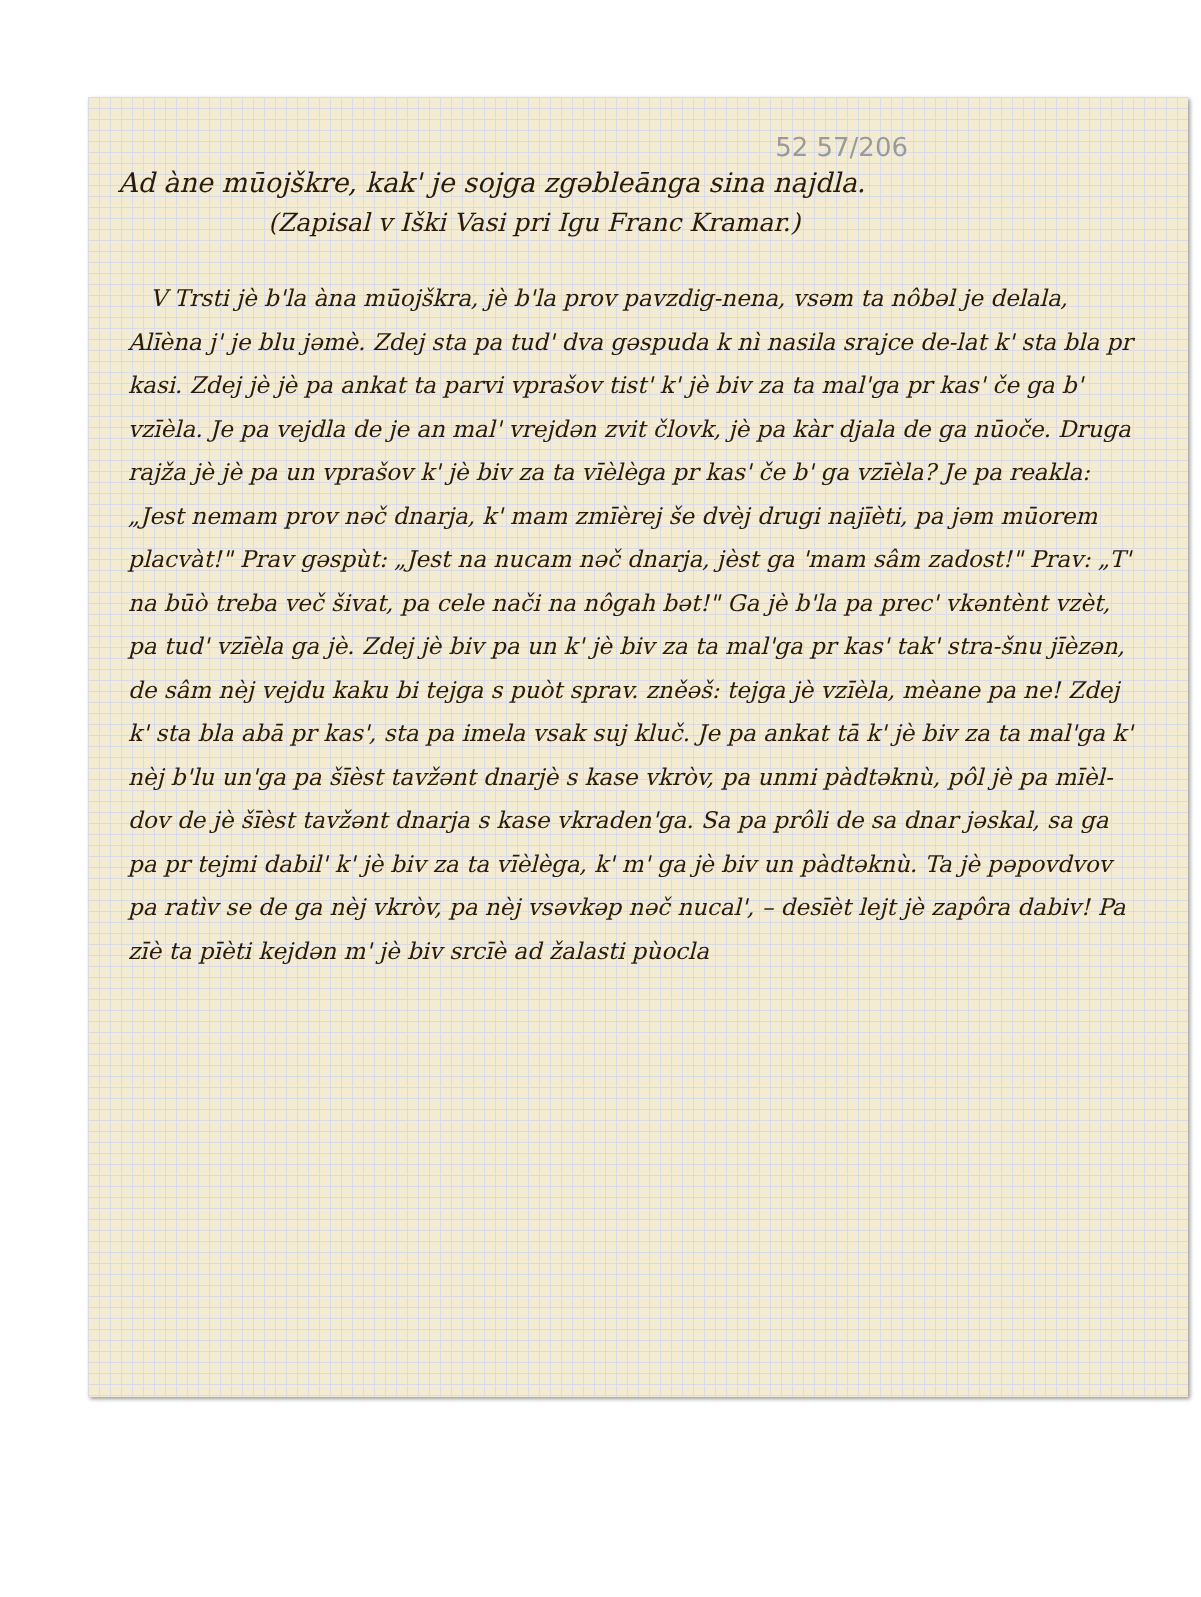52 57/206
Ad àne mūojškre, kak' je sojga zgəbleānga sina najdla.
(Zapisal v Iški Vasi pri Igu Franc Kramar.)
V Trsti jè b'la àna mūojškra, jè b'la prov pavzdig-nena, vsəm ta nôbəl je delala, Alīèna j' je blu jəmè. Zdej sta pa tud' dva gəspuda k nì nasila srajce de-lat k' sta bla pr kasi. Zdej jè jè pa ankat ta parvi vprašov tist' k' jè biv za ta mal'ga pr kas' če ga b' vzīèla. Je pa vejdla de je an mal' vrejdən zvit človk, jè pa kàr djala de ga nūoče. Druga rajža jè jè pa un vprašov k' jè biv za ta vīèlèga pr kas' če b' ga vzīèla? Je pa reakla: „Jest nemam prov nəč dnarja, k' mam zmīèrej še dvèj drugi najīèti, pa jəm mūorem placvàt!" Prav gəspùt: „Jest na nucam nəč dnarja, jèst ga 'mam sâm zadost!" Prav: „T' na būò treba več šivat, pa cele nači na nôgah bət!" Ga jè b'la pa prec' vkəntènt vzèt, pa tud' vzīèla ga jè. Zdej jè biv pa un k' jè biv za ta mal'ga pr kas' tak' stra-šnu jīèzən, de sâm nèj vejdu kaku bi tejga s puòt sprav. zněəš: tejga jè vzīèla, mèane pa ne! Zdej k' sta bla abā pr kas', sta pa imela vsak suj kluč. Je pa ankat tā k' jè biv za ta mal'ga k' nèj b'lu un'ga pa šīèst tavžənt dnarjè s kase vkròv, pa unmi pàdtəknù, pôl jè pa mīèl-dov de jè šīèst tavžənt dnarja s kase vkraden'ga. Sa pa prôli de sa dnar jəskal, sa ga pa pr tejmi dabil' k' jè biv za ta vīèlèga, k' m' ga jè biv un pàdtəknù. Ta jè pəpovdvov pa ratìv se de ga nèj vkròv, pa nèj vsəvkəp nəč nucal', – desīèt lejt jè zapôra dabiv! Pa zīè ta pīèti kejdən m' jè biv srcīè ad žalasti pùocla